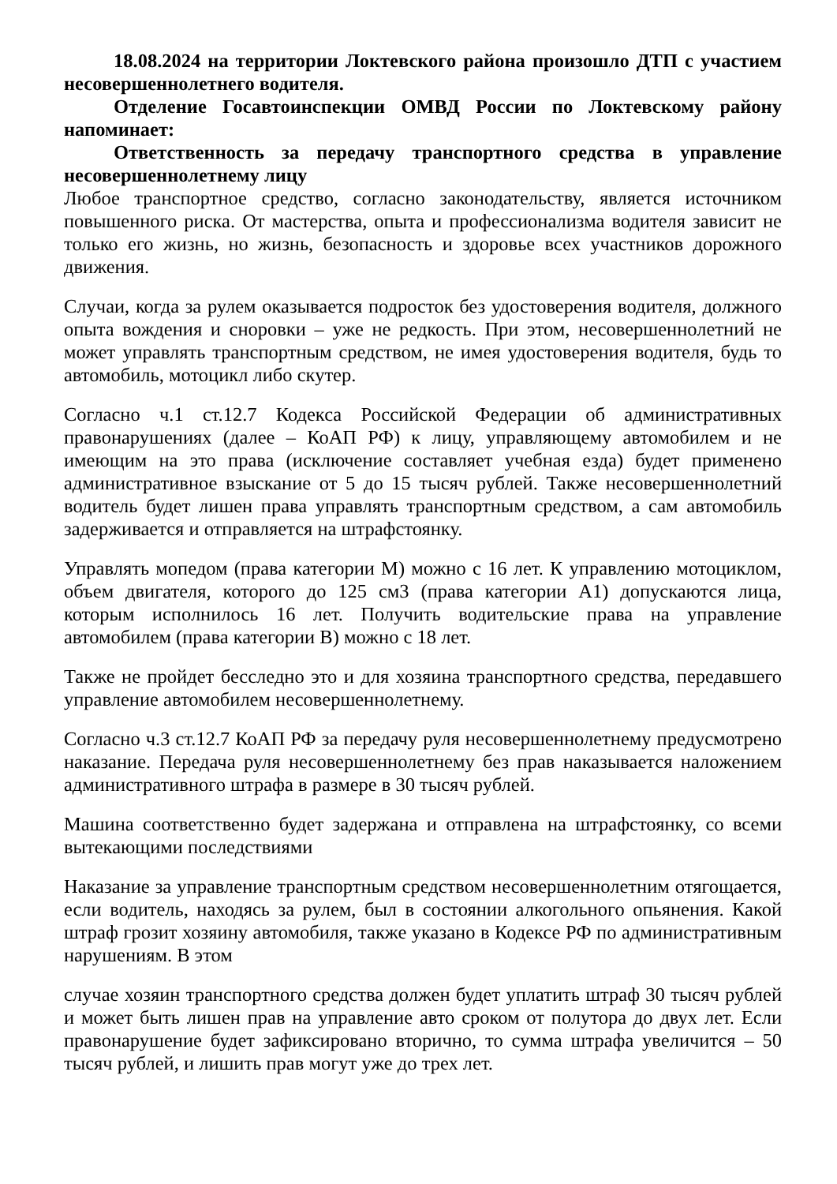18.08.2024 на территории Локтевского района произошло ДТП с участием несовершеннолетнего водителя.
Отделение Госавтоинспекции ОМВД России по Локтевскому району напоминает:
Ответственность за передачу транспортного средства в управление несовершеннолетнему лицу
Любое транспортное средство, согласно законодательству, является источником повышенного риска. От мастерства, опыта и профессионализма водителя зависит не только его жизнь, но жизнь, безопасность и здоровье всех участников дорожного движения.
Случаи, когда за рулем оказывается подросток без удостоверения водителя, должного опыта вождения и сноровки – уже не редкость. При этом, несовершеннолетний не может управлять транспортным средством, не имея удостоверения водителя, будь то автомобиль, мотоцикл либо скутер.
Согласно ч.1 ст.12.7 Кодекса Российской Федерации об административных правонарушениях (далее – КоАП РФ) к лицу, управляющему автомобилем и не имеющим на это права (исключение составляет учебная езда) будет применено административное взыскание от 5 до 15 тысяч рублей. Также несовершеннолетний водитель будет лишен права управлять транспортным средством, а сам автомобиль задерживается и отправляется на штрафстоянку.
Управлять мопедом (права категории М) можно с 16 лет. К управлению мотоциклом, объем двигателя, которого до 125 см3 (права категории А1) допускаются лица, которым исполнилось 16 лет. Получить водительские права на управление автомобилем (права категории В) можно с 18 лет.
Также не пройдет бесследно это и для хозяина транспортного средства, передавшего управление автомобилем несовершеннолетнему.
Согласно ч.3 ст.12.7 КоАП РФ за передачу руля несовершеннолетнему предусмотрено наказание. Передача руля несовершеннолетнему без прав наказывается наложением административного штрафа в размере в 30 тысяч рублей.
Машина соответственно будет задержана и отправлена на штрафстоянку, со всеми вытекающими последствиями
Наказание за управление транспортным средством несовершеннолетним отягощается, если водитель, находясь за рулем, был в состоянии алкогольного опьянения. Какой штраф грозит хозяину автомобиля, также указано в Кодексе РФ по административным нарушениям. В этом
случае хозяин транспортного средства должен будет уплатить штраф 30 тысяч рублей и может быть лишен прав на управление авто сроком от полутора до двух лет. Если правонарушение будет зафиксировано вторично, то сумма штрафа увеличится – 50 тысяч рублей, и лишить прав могут уже до трех лет.